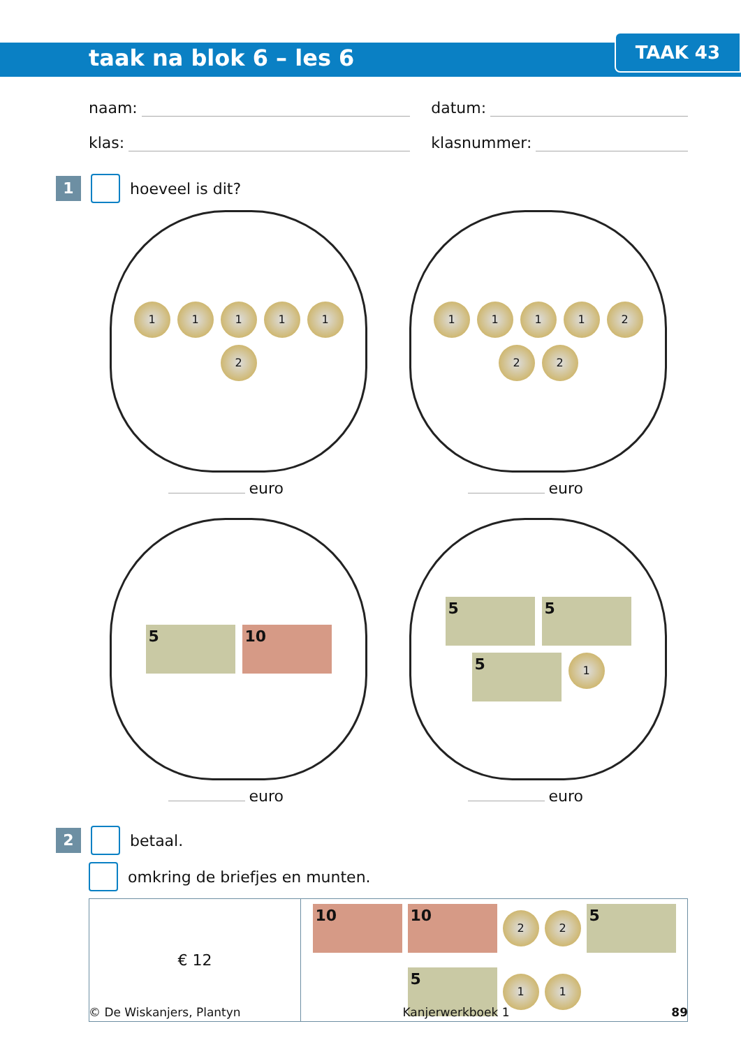taak na blok 6 – les 6
TAAK 43
naam: datum:
klas: klasnummer:
1
hoeveel is dit?
1
1
1
1
1
2
euro
1
1
1
1
2
2
2
euro
5
10
euro
5
5
5
1
euro
2
betaal.
omkring de briefjes en munten.
€ 12
10
10
2
2
5
5
1
1
© De Wiskanjers, Plantyn Kanjerwerkboek 1 89